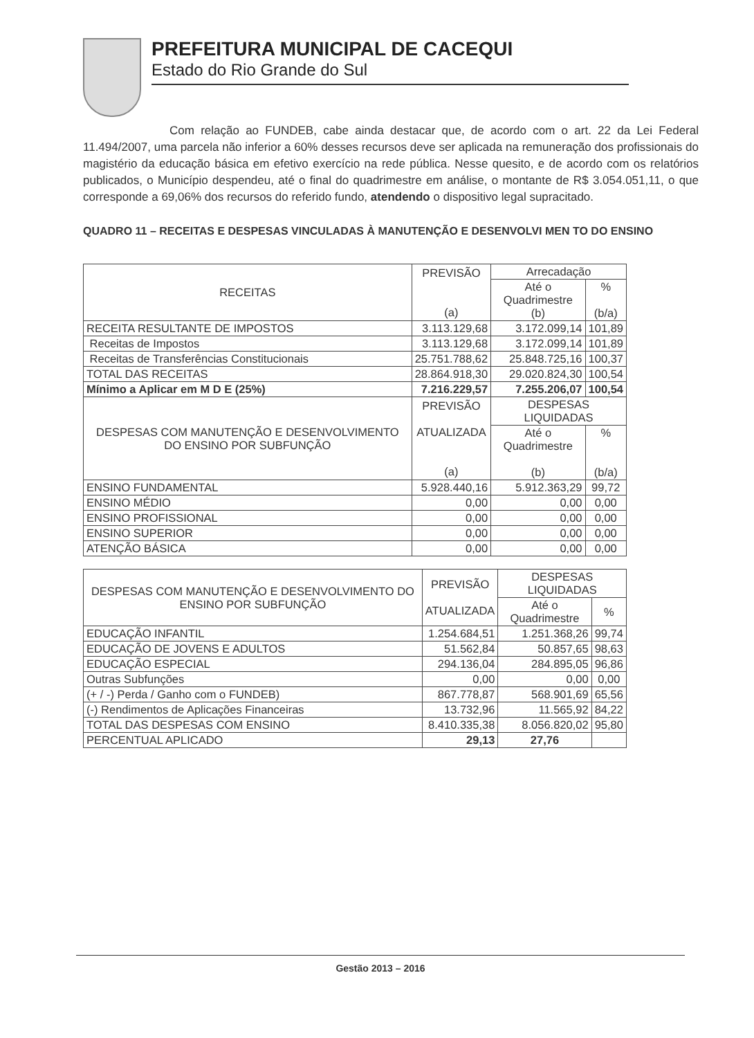PREFEITURA MUNICIPAL DE CACEQUI
Estado do Rio Grande do Sul
Com relação ao FUNDEB, cabe ainda destacar que, de acordo com o art. 22 da Lei Federal 11.494/2007, uma parcela não inferior a 60% desses recursos deve ser aplicada na remuneração dos profissionais do magistério da educação básica em efetivo exercício na rede pública. Nesse quesito, e de acordo com os relatórios publicados, o Município despendeu, até o final do quadrimestre em análise, o montante de R$ 3.054.051,11, o que corresponde a 69,06% dos recursos do referido fundo, atendendo o dispositivo legal supracitado.
QUADRO 11 – RECEITAS E DESPESAS VINCULADAS À MANUTENÇÃO E DESENVOLVI MEN TO DO ENSINO
| RECEITAS | PREVISÃO (a) | Arrecadação | |
| --- | --- | --- | --- |
| | | Até o Quadrimestre (b) | % (b/a) |
| RECEITA RESULTANTE DE IMPOSTOS | 3.113.129,68 | 3.172.099,14 | 101,89 |
| Receitas de Impostos | 3.113.129,68 | 3.172.099,14 | 101,89 |
| Receitas de Transferências Constitucionais | 25.751.788,62 | 25.848.725,16 | 100,37 |
| TOTAL DAS RECEITAS | 28.864.918,30 | 29.020.824,30 | 100,54 |
| Mínimo a Aplicar em M D E (25%) | 7.216.229,57 | 7.255.206,07 | 100,54 |
| DESPESAS COM MANUTENÇÃO E DESENVOLVIMENTO DO ENSINO POR SUBFUNÇÃO | PREVISÃO ATUALIZADA (a) | DESPESAS LIQUIDADAS | |
| | | Até o Quadrimestre (b) | % (b/a) |
| ENSINO FUNDAMENTAL | 5.928.440,16 | 5.912.363,29 | 99,72 |
| ENSINO MÉDIO | 0,00 | 0,00 | 0,00 |
| ENSINO PROFISSIONAL | 0,00 | 0,00 | 0,00 |
| ENSINO SUPERIOR | 0,00 | 0,00 | 0,00 |
| ATENÇÃO BÁSICA | 0,00 | 0,00 | 0,00 |
| DESPESAS COM MANUTENÇÃO E DESENVOLVIMENTO DO ENSINO POR SUBFUNÇÃO | PREVISÃO ATUALIZADA | DESPESAS LIQUIDADAS | |
| --- | --- | --- | --- |
| | | Até o Quadrimestre | % |
| EDUCAÇÃO INFANTIL | 1.254.684,51 | 1.251.368,26 | 99,74 |
| EDUCAÇÃO DE JOVENS E ADULTOS | 51.562,84 | 50.857,65 | 98,63 |
| EDUCAÇÃO ESPECIAL | 294.136,04 | 284.895,05 | 96,86 |
| Outras Subfunções | 0,00 | 0,00 | 0,00 |
| (+ / -) Perda / Ganho com o FUNDEB) | 867.778,87 | 568.901,69 | 65,56 |
| (-) Rendimentos de Aplicações Financeiras | 13.732,96 | 11.565,92 | 84,22 |
| TOTAL DAS DESPESAS COM ENSINO | 8.410.335,38 | 8.056.820,02 | 95,80 |
| PERCENTUAL APLICADO | 29,13 | 27,76 | |
Gestão 2013 – 2016